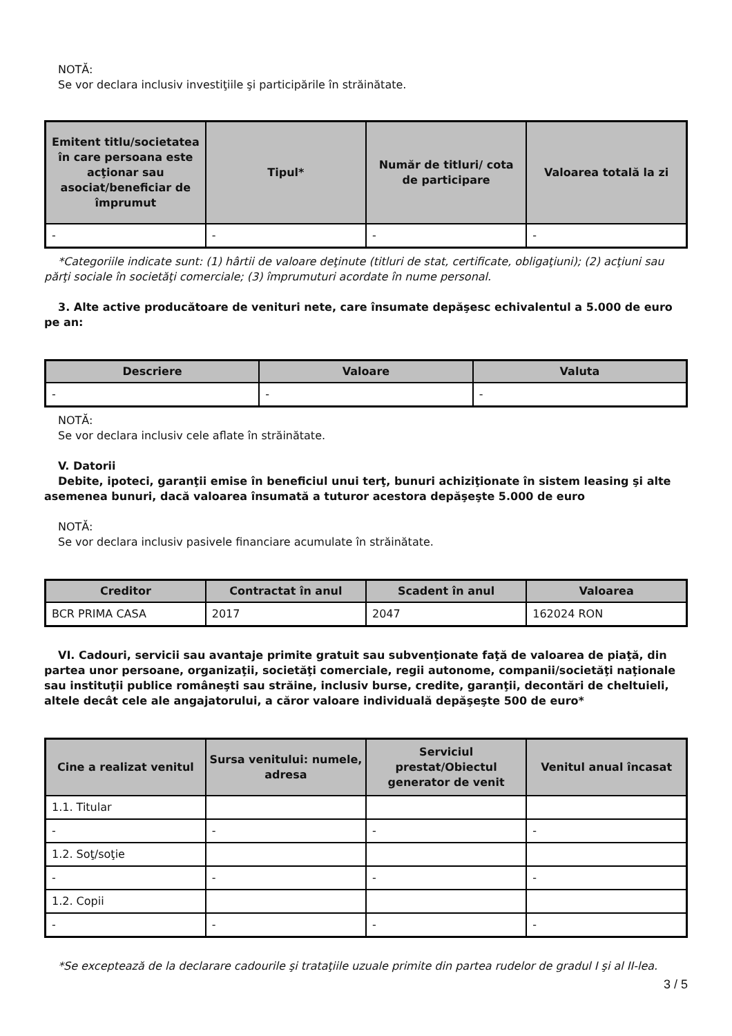NOTĂ:
Se vor declara inclusiv investiţiile şi participările în străinătate.
| Emitent titlu/societatea în care persoana este acţionar sau asociat/beneficiar de împrumut | Tipul* | Număr de titluri/ cota de participare | Valoarea totală la zi |
| --- | --- | --- | --- |
| - | - | - | - |
*Categoriile indicate sunt: (1) hârtii de valoare deţinute (titluri de stat, certificate, obligaţiuni); (2) acţiuni sau părţi sociale în societăţi comerciale; (3) împrumuturi acordate în nume personal.
3. Alte active producătoare de venituri nete, care însumate depăşesc echivalentul a 5.000 de euro pe an:
| Descriere | Valoare | Valuta |
| --- | --- | --- |
| - | - | - |
NOTĂ:
Se vor declara inclusiv cele aflate în străinătate.
V. Datorii
Debite, ipoteci, garanţii emise în beneficiul unui terţ, bunuri achiziţionate în sistem leasing şi alte asemenea bunuri, dacă valoarea însumată a tuturor acestora depăşeşte 5.000 de euro
NOTĂ:
Se vor declara inclusiv pasivele financiare acumulate în străinătate.
| Creditor | Contractat în anul | Scadent în anul | Valoarea |
| --- | --- | --- | --- |
| BCR PRIMA CASA | 2017 | 2047 | 162024 RON |
VI. Cadouri, servicii sau avantaje primite gratuit sau subvenţionate faţă de valoarea de piaţă, din partea unor persoane, organizaţii, societăţi comerciale, regii autonome, companii/societăţi naţionale sau instituţii publice româneşti sau străine, inclusiv burse, credite, garanţii, decontări de cheltuieli, altele decât cele ale angajatorului, a căror valoare individuală depăşeşte 500 de euro*
| Cine a realizat venitul | Sursa venitului: numele, adresa | Serviciul prestat/Obiectul generator de venit | Venitul anual încasat |
| --- | --- | --- | --- |
| 1.1. Titular | | | |
| - | - | - | - |
| 1.2. Soţ/soţie | | | |
| - | - | - | - |
| 1.2. Copii | | | |
| - | - | - | - |
*Se exceptează de la declarare cadourile şi trataţiile uzuale primite din partea rudelor de gradul I şi al II-lea.
3 / 5